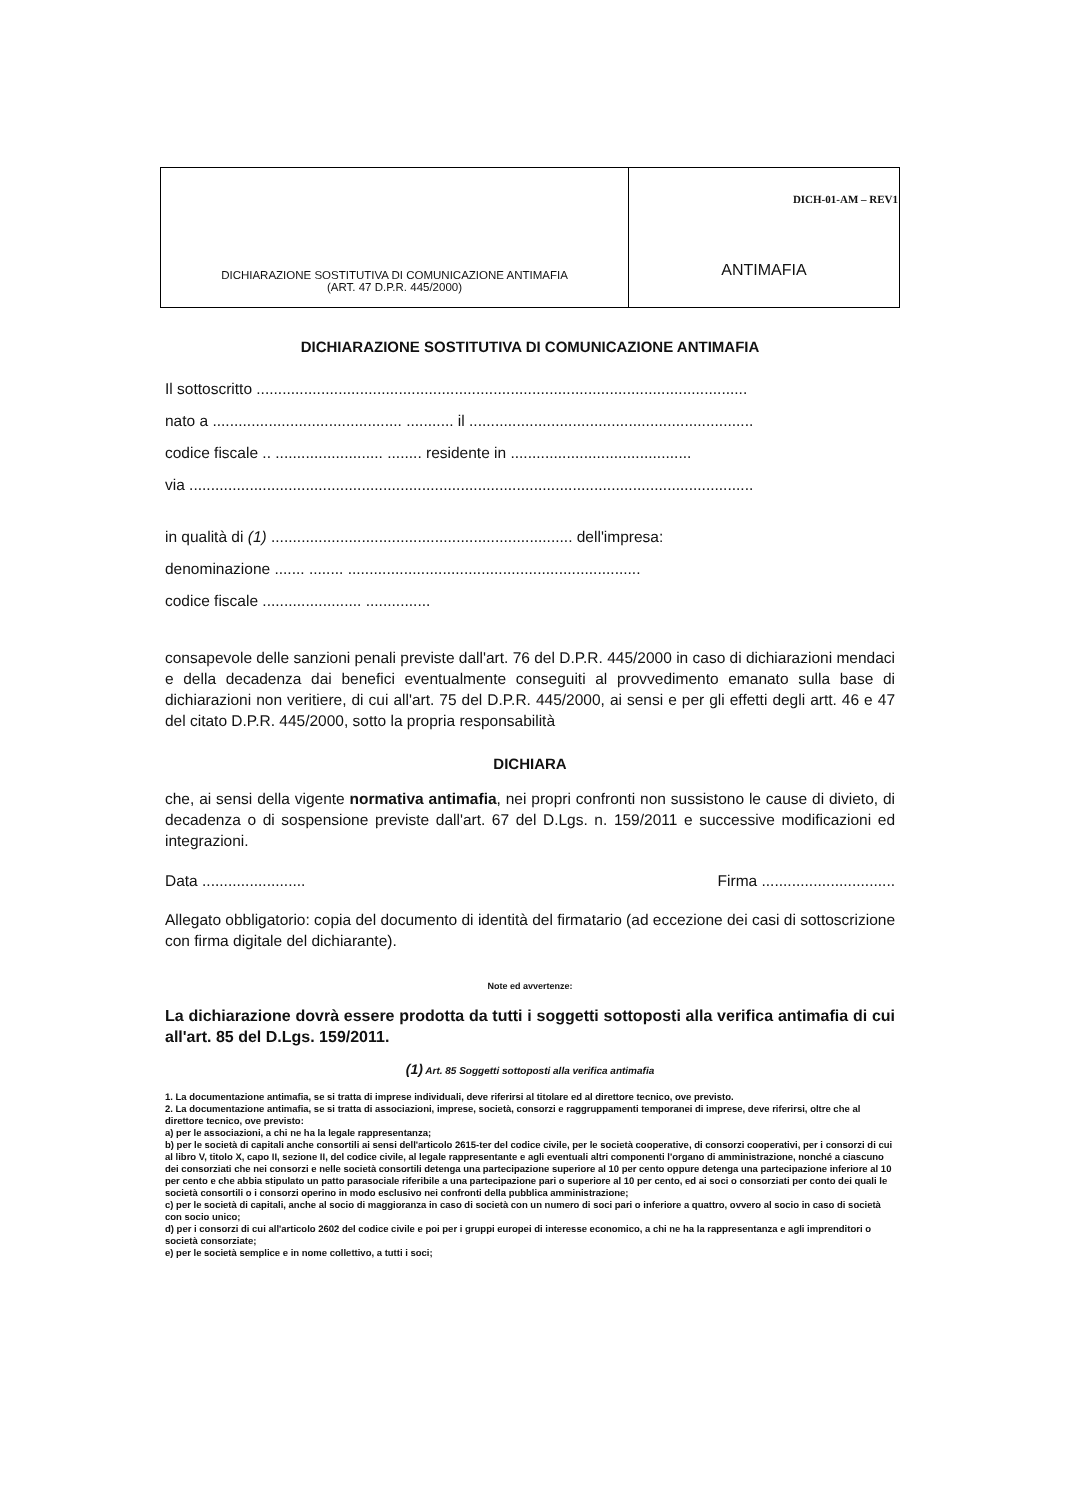| DICHIARAZIONE SOSTITUTIVA DI COMUNICAZIONE ANTIMAFIA (ART. 47 D.P.R. 445/2000) | DICH-01-AM – REV1 ANTIMAFIA |
DICHIARAZIONE SOSTITUTIVA DI COMUNICAZIONE ANTIMAFIA
Il sottoscritto ..................................................................................................................
nato a ............................................ ........... il ..................................................................
codice fiscale .. ......................... ........ residente in ..........................................
via ...................................................................................................................................
in qualità di (1) ...................................................................... dell'impresa:
denominazione ....... ........ ....................................................................
codice fiscale ....................... ...............
consapevole delle sanzioni penali previste dall'art. 76 del D.P.R. 445/2000 in caso di dichiarazioni mendaci e della decadenza dai benefici eventualmente conseguiti al provvedimento emanato sulla base di dichiarazioni non veritiere, di cui all'art. 75 del D.P.R. 445/2000, ai sensi e per gli effetti degli artt. 46 e 47 del citato D.P.R. 445/2000, sotto la propria responsabilità
DICHIARA
che, ai sensi della vigente normativa antimafia, nei propri confronti non sussistono le cause di divieto, di decadenza o di sospensione previste dall'art. 67 del D.Lgs. n. 159/2011 e successive modificazioni ed integrazioni.
Data ........................ Firma ...............................
Allegato obbligatorio: copia del documento di identità del firmatario (ad eccezione dei casi di sottoscrizione con firma digitale del dichiarante).
Note ed avvertenze:
La dichiarazione dovrà essere prodotta da tutti i soggetti sottoposti alla verifica antimafia di cui all'art. 85 del D.Lgs. 159/2011.
(1) Art. 85 Soggetti sottoposti alla verifica antimafia
1. La documentazione antimafia, se si tratta di imprese individuali, deve riferirsi al titolare ed al direttore tecnico, ove previsto.
2. La documentazione antimafia, se si tratta di associazioni, imprese, società, consorzi e raggruppamenti temporanei di imprese, deve riferirsi, oltre che al direttore tecnico, ove previsto:
a) per le associazioni, a chi ne ha la legale rappresentanza;
b) per le società di capitali anche consortili ai sensi dell'articolo 2615-ter del codice civile, per le società cooperative, di consorzi cooperativi, per i consorzi di cui al libro V, titolo X, capo II, sezione II, del codice civile, al legale rappresentante e agli eventuali altri componenti l'organo di amministrazione, nonché a ciascuno dei consorziati che nei consorzi e nelle società consortili detenga una partecipazione superiore al 10 per cento oppure detenga una partecipazione inferiore al 10 per cento e che abbia stipulato un patto parasociale riferibile a una partecipazione pari o superiore al 10 per cento, ed ai soci o consorziati per conto dei quali le società consortili o i consorzi operino in modo esclusivo nei confronti della pubblica amministrazione;
c) per le società di capitali, anche al socio di maggioranza in caso di società con un numero di soci pari o inferiore a quattro, ovvero al socio in caso di società con socio unico;
d) per i consorzi di cui all'articolo 2602 del codice civile e poi per i gruppi europei di interesse economico, a chi ne ha la rappresentanza e agli imprenditori o società consorziate;
e) per le società semplice e in nome collettivo, a tutti i soci;